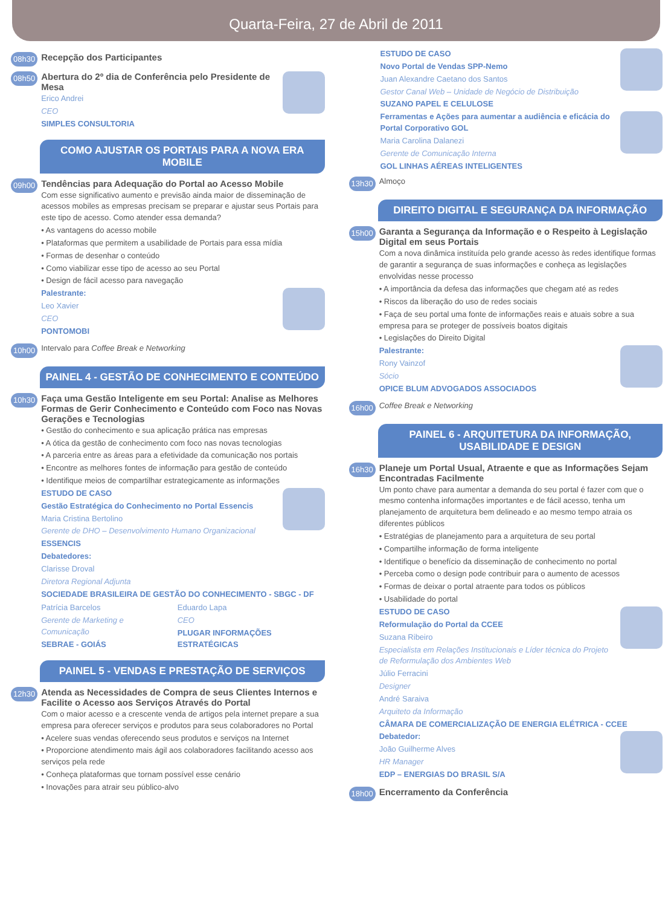Quarta-Feira, 27 de Abril de 2011
08h30 Recepção dos Participantes
08h50
Abertura do 2º dia de Conferência pelo Presidente de Mesa
Erico Andrei
CEO
SIMPLES CONSULTORIA
COMO AJUSTAR OS PORTAIS PARA A NOVA ERA MOBILE
09h00
Tendências para Adequação do Portal ao Acesso Mobile
Com esse significativo aumento e previsão ainda maior de disseminação de acessos mobiles as empresas precisam se preparar e ajustar seus Portais para este tipo de acesso. Como atender essa demanda?
• As vantagens do acesso mobile
• Plataformas que permitem a usabilidade de Portais para essa mídia
• Formas de desenhar o conteúdo
• Como viabilizar esse tipo de acesso ao seu Portal
• Design de fácil acesso para navegação
Palestrante:
Leo Xavier
CEO
PONTOMOBI
10h00 Intervalo para Coffee Break e Networking
PAINEL 4 - GESTÃO DE CONHECIMENTO E CONTEÚDO
10h30
Faça uma Gestão Inteligente em seu Portal: Analise as Melhores Formas de Gerir Conhecimento e Conteúdo com Foco nas Novas Gerações e Tecnologias
• Gestão do conhecimento e sua aplicação prática nas empresas
• A ótica da gestão de conhecimento com foco nas novas tecnologias
• A parceria entre as áreas para a efetividade da comunicação nos portais
• Encontre as melhores fontes de informação para gestão de conteúdo
• Identifique meios de compartilhar estrategicamente as informações
ESTUDO DE CASO
Gestão Estratégica do Conhecimento no Portal Essencis
Maria Cristina Bertolino
Gerente de DHO – Desenvolvimento Humano Organizacional
ESSENCIS
Debatedores:
Clarisse Droval
Diretora Regional Adjunta
SOCIEDADE BRASILEIRA DE GESTÃO DO CONHECIMENTO - SBGC - DF
Patrícia Barcelos
Gerente de Marketing e Comunicação
SEBRAE - GOIÁS
Eduardo Lapa
CEO
PLUGAR INFORMAÇÕES ESTRATÉGICAS
PAINEL 5 - VENDAS E PRESTAÇÃO DE SERVIÇOS
12h30
Atenda as Necessidades de Compra de seus Clientes Internos e Facilite o Acesso aos Serviços Através do Portal
Com o maior acesso e a crescente venda de artigos pela internet prepare a sua empresa para oferecer serviços e produtos para seus colaboradores no Portal
• Acelere suas vendas oferecendo seus produtos e serviços na Internet
• Proporcione atendimento mais ágil aos colaboradores facilitando acesso aos serviços pela rede
• Conheça plataformas que tornam possível esse cenário
• Inovações para atrair seu público-alvo
ESTUDO DE CASO
Novo Portal de Vendas SPP-Nemo
Juan Alexandre Caetano dos Santos
Gestor Canal Web – Unidade de Negócio de Distribuição
SUZANO PAPEL E CELULOSE
Ferramentas e Ações para aumentar a audiência e eficácia do Portal Corporativo GOL
Maria Carolina Dalanezi
Gerente de Comunicação Interna
GOL LINHAS AÉREAS INTELIGENTES
13h30 Almoço
DIREITO DIGITAL E SEGURANÇA DA INFORMAÇÃO
15h00
Garanta a Segurança da Informação e o Respeito à Legislação Digital em seus Portais
Com a nova dinâmica instituída pelo grande acesso às redes identifique formas de garantir a segurança de suas informações e conheça as legislações envolvidas nesse processo
• A importância da defesa das informações que chegam até as redes
• Riscos da liberação do uso de redes sociais
• Faça de seu portal uma fonte de informações reais e atuais sobre a sua empresa para se proteger de possíveis boatos digitais
• Legislações do Direito Digital
Palestrante:
Rony Vainzof
Sócio
OPICE BLUM ADVOGADOS ASSOCIADOS
16h00 Coffee Break e Networking
PAINEL 6 - ARQUITETURA DA INFORMAÇÃO, USABILIDADE E DESIGN
16h30
Planeje um Portal Usual, Atraente e que as Informações Sejam Encontradas Facilmente
Um ponto chave para aumentar a demanda do seu portal é fazer com que o mesmo contenha informações importantes e de fácil acesso, tenha um planejamento de arquitetura bem delineado e ao mesmo tempo atraia os diferentes públicos
• Estratégias de planejamento para a arquitetura de seu portal
• Compartilhe informação de forma inteligente
• Identifique o benefício da disseminação de conhecimento no portal
• Perceba como o design pode contribuir para o aumento de acessos
• Formas de deixar o portal atraente para todos os públicos
• Usabilidade do portal
ESTUDO DE CASO
Reformulação do Portal da CCEE
Suzana Ribeiro
Especialista em Relações Institucionais e Líder técnica do Projeto de Reformulação dos Ambientes Web
Júlio Ferracini
Designer
André Saraiva
Arquiteto da Informação
CÂMARA DE COMERCIALIZAÇÃO DE ENERGIA ELÉTRICA - CCEE
Debatedor:
João Guilherme Alves
HR Manager
EDP – ENERGIAS DO BRASIL S/A
18h00 Encerramento da Conferência